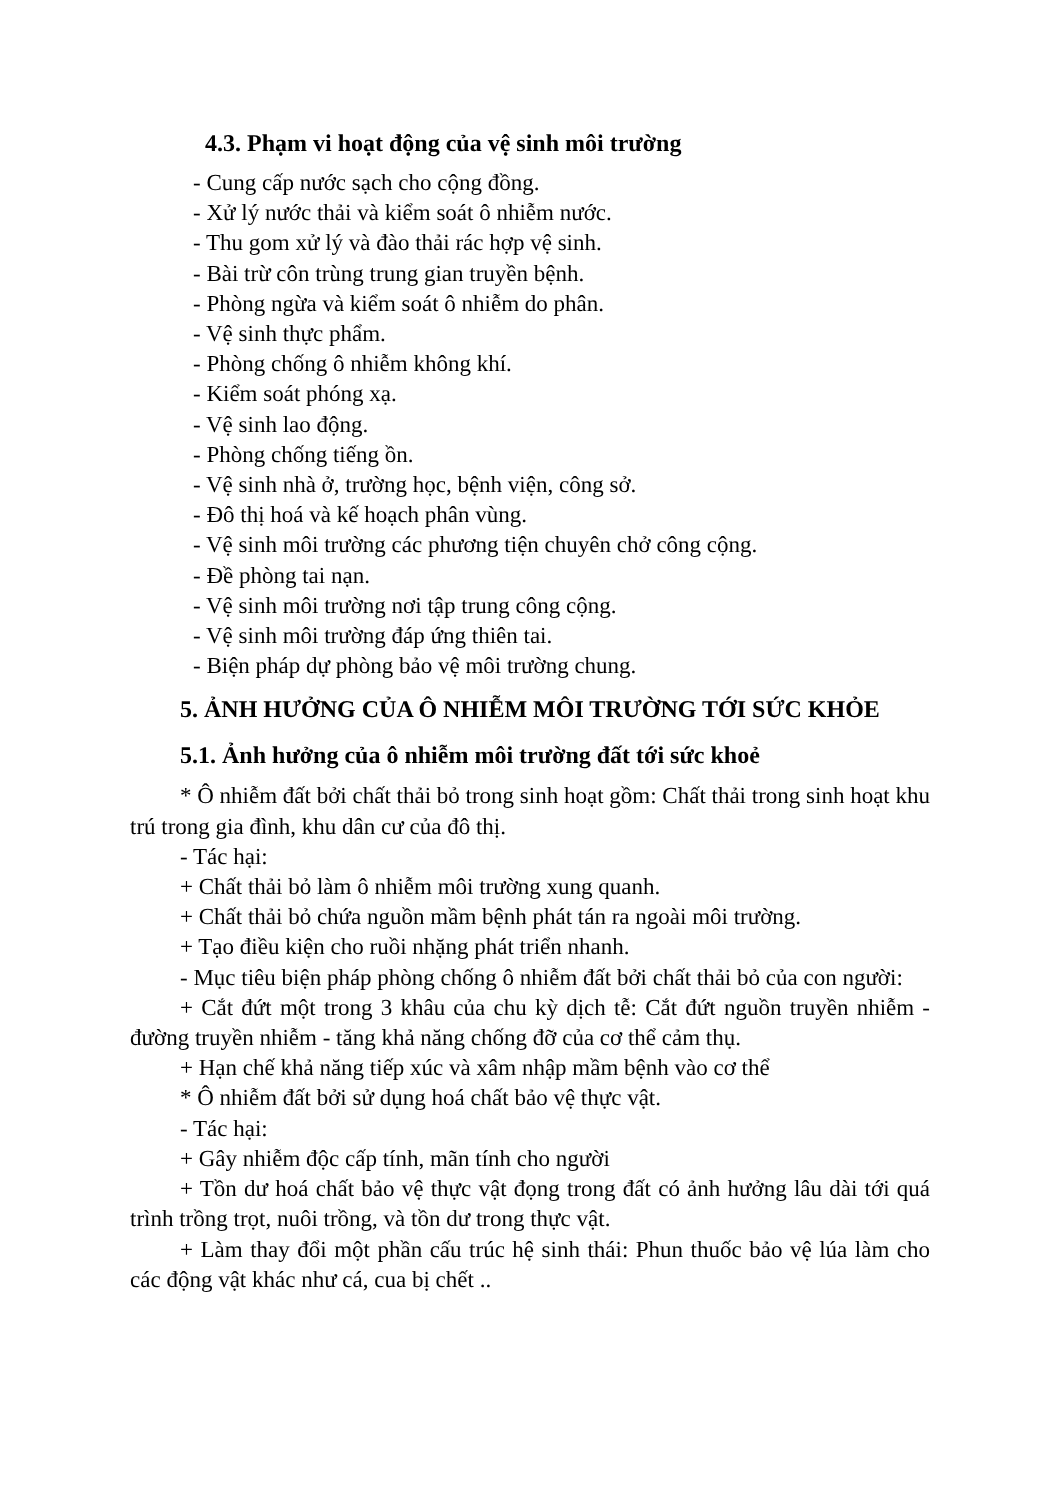4.3. Phạm vi hoạt động của vệ sinh môi trường
- Cung cấp nước sạch cho cộng đồng.
- Xử lý nước thải và kiểm soát ô nhiễm nước.
- Thu gom xử lý và đào thải rác hợp vệ sinh.
- Bài trừ côn trùng trung gian truyền bệnh.
- Phòng ngừa và kiểm soát ô nhiễm do phân.
- Vệ sinh thực phẩm.
- Phòng chống ô nhiễm không khí.
- Kiểm soát phóng xạ.
- Vệ sinh lao động.
- Phòng chống tiếng ồn.
- Vệ sinh nhà ở, trường học, bệnh viện, công sở.
- Đô thị hoá và kế hoạch phân vùng.
- Vệ sinh môi trường các phương tiện chuyên chở công cộng.
- Đề phòng tai nạn.
- Vệ sinh môi trường nơi tập trung công cộng.
- Vệ sinh môi trường đáp ứng thiên tai.
- Biện pháp dự phòng bảo vệ môi trường chung.
5. ẢNH HƯỞNG CỦA Ô NHIỄM MÔI TRƯỜNG TỚI SỨC KHỎE
5.1. Ảnh hưởng của ô nhiễm môi trường đất tới sức khoẻ
* Ô nhiễm đất bởi chất thải bỏ trong sinh hoạt gồm: Chất thải trong sinh hoạt khu trú trong gia đình, khu dân cư của đô thị.
- Tác hại:
+ Chất thải bỏ làm ô nhiễm môi trường xung quanh.
+ Chất thải bỏ chứa nguồn mầm bệnh phát tán ra ngoài môi trường.
+ Tạo điều kiện cho ruồi nhặng phát triển nhanh.
- Mục tiêu biện pháp phòng chống ô nhiễm đất bởi chất thải bỏ của con người:
+ Cắt đứt một trong 3 khâu của chu kỳ dịch tễ: Cắt đứt nguồn truyền nhiễm - đường truyền nhiễm - tăng khả năng chống đỡ của cơ thể cảm thụ.
+ Hạn chế khả năng tiếp xúc và xâm nhập mầm bệnh vào cơ thể
* Ô nhiễm đất bởi sử dụng hoá chất bảo vệ thực vật.
- Tác hại:
+ Gây nhiễm độc cấp tính, mãn tính cho người
+ Tồn dư hoá chất bảo vệ thực vật đọng trong đất có ảnh hưởng lâu dài tới quá trình trồng trọt, nuôi trồng, và tồn dư trong thực vật.
+ Làm thay đổi một phần cấu trúc hệ sinh thái: Phun thuốc bảo vệ lúa làm cho các động vật khác như cá, cua bị chết ..